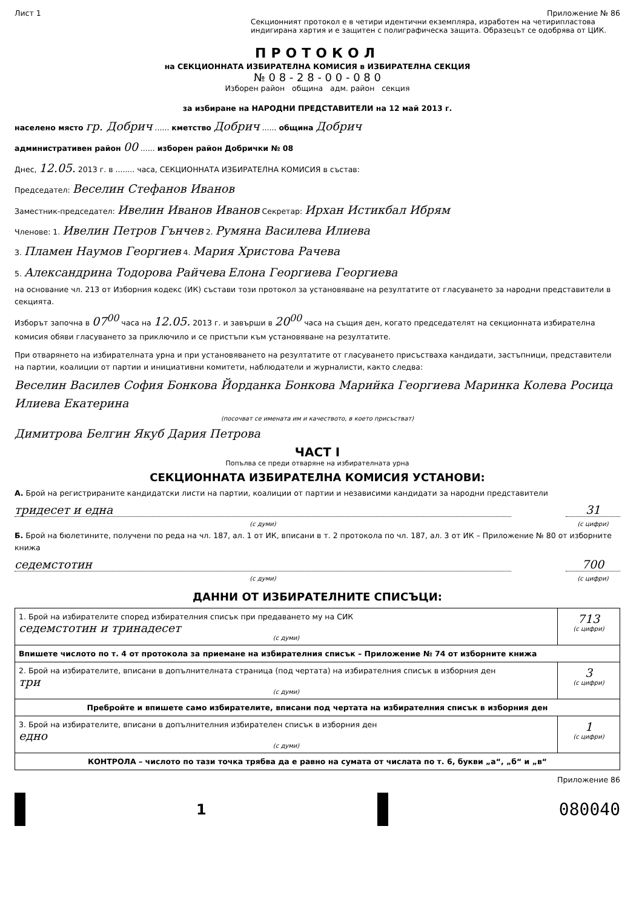Лист 1 Приложение № 86
Секционният протокол е в четири идентични екземпляра, изработен на четирипластова индигирана хартия и е защитен с полиграфическа защита. Образецът се одобрява от ЦИК.
ПРОТОКОЛ
на СЕКЦИОННАТА ИЗБИРАТЕЛНА КОМИСИЯ в ИЗБИРАТЕЛНА СЕКЦИЯ
№ 0 8 - 2 8 - 0 0 - 0 8 0
Изборен район община адм. район секция
за избиране на НАРОДНИ ПРЕДСТАВИТЕЛИ на 12 май 2013 г.
населено място гр. Добрич ...... кметство Добрич ...... община Добрич
административен район 00 ...... изборен район Добрички № 08
Днес, 12.05. 2013 г. в ........ часа, СЕКЦИОННАТА ИЗБИРАТЕЛНА КОМИСИЯ в състав:
Председател: Веселин Стефанов Иванов
Заместник-председател: Ивелин Иванов Иванов Секретар: Ирхан Истикбал Ибрям
Членове: 1. Ивелин Петров Гънчев 2. Румяна Василева Илиева
3. Пламен Наумов Георгиев 4. Мария Христова Рачева
5. Александрина Тодорова Райчева Елона Георгиева Георгиева
на основание чл. 213 от Изборния кодекс (ИК) състави този протокол за установяване на резултатите от гласуването за народни представители в секцията.
Изборът започна в 07<sup>00</sup> часа на 12.05. 2013 г. и завърши в 20<sup>00</sup> часа на същия ден, когато председателят на секционната избирателна комисия обяви гласуването за приключило и се пристъпи към установяване на резултатите.
При отварянето на избирателната урна и при установяването на резултатите от гласуването присъстваха кандидати, застъпници, представители на партии, коалиции от партии и инициативни комитети, наблюдатели и журналисти, както следва:
Веселин Василев София Бонкова Йорданка Бонкова Марийка Георгиева Маринка Колева Росица Илиева Екатерина
(посочват се имената им и качеството, в което присъстват)
Димитрова Белгин Якуб Дария Петрова
ЧАСТ І
Попълва се преди отваряне на избирателната урна
СЕКЦИОННАТА ИЗБИРАТЕЛНА КОМИСИЯ УСТАНОВИ:
А. Брой на регистрираните кандидатски листи на партии, коалиции от партии и независими кандидати за народни представители
тридесет и една 31
(с думи) (с цифри)
Б. Брой на бюлетините, получени по реда на чл. 187, ал. 1 от ИК, вписани в т. 2 протокола по чл. 187, ал. 3 от ИК – Приложение № 80 от изборните книжа
седемстотин 700
(с думи) (с цифри)
ДАННИ ОТ ИЗБИРАТЕЛНИТЕ СПИСЪЦИ:
| 1. Брой на избирателите според избирателния списък при предаването му на СИК седемстотин и тринадесет (с думи) | 713 (с цифри) |
| Впишете числото по т. 4 от протокола за приемане на избирателния списък – Приложение № 74 от изборните книжа | |
| 2. Брой на избирателите, вписани в допълнителната страница (под чертата) на избирателния списък в изборния ден три (с думи) | 3 (с цифри) |
| Пребройте и впишете само избирателите, вписани под чертата на избирателния списък в изборния ден | |
| 3. Брой на избирателите, вписани в допълнителния избирателен списък в изборния ден едно (с думи) | 1 (с цифри) |
| КОНТРОЛА – числото по тази точка трябва да е равно на сумата от числата по т. 6, букви „а“, „б“ и „в“ | |
Приложение 86
1
080040